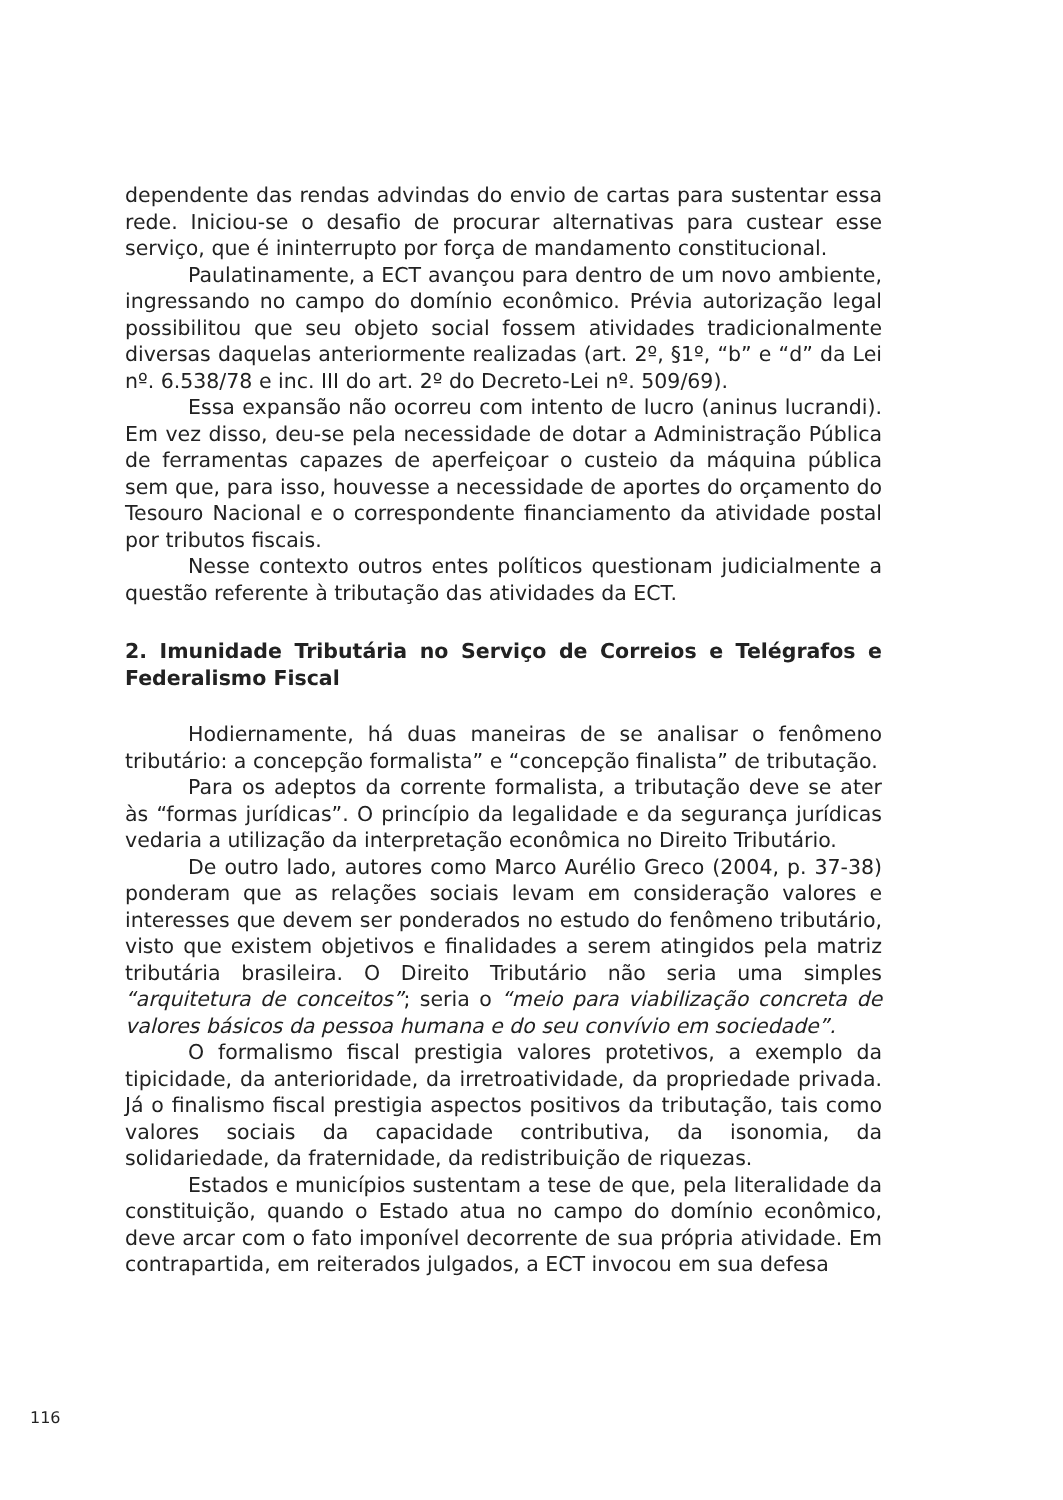dependente das rendas advindas do envio de cartas para sustentar essa rede. Iniciou-se o desafio de procurar alternativas para custear esse serviço, que é ininterrupto por força de mandamento constitucional.
Paulatinamente, a ECT avançou para dentro de um novo ambiente, ingressando no campo do domínio econômico. Prévia autorização legal possibilitou que seu objeto social fossem atividades tradicionalmente diversas daquelas anteriormente realizadas (art. 2º, §1º, “b” e “d” da Lei nº. 6.538/78 e inc. III do art. 2º do Decreto-Lei nº. 509/69).
Essa expansão não ocorreu com intento de lucro (aninus lucrandi). Em vez disso, deu-se pela necessidade de dotar a Administração Pública de ferramentas capazes de aperfeiçoar o custeio da máquina pública sem que, para isso, houvesse a necessidade de aportes do orçamento do Tesouro Nacional e o correspondente financiamento da atividade postal por tributos fiscais.
Nesse contexto outros entes políticos questionam judicialmente a questão referente à tributação das atividades da ECT.
2. Imunidade Tributária no Serviço de Correios e Telégrafos e Federalismo Fiscal
Hodiernamente, há duas maneiras de se analisar o fenômeno tributário: a concepção formalista” e “concepção finalista” de tributação.
Para os adeptos da corrente formalista, a tributação deve se ater às “formas jurídicas”. O princípio da legalidade e da segurança jurídicas vedaria a utilização da interpretação econômica no Direito Tributário.
De outro lado, autores como Marco Aurélio Greco (2004, p. 37-38) ponderam que as relações sociais levam em consideração valores e interesses que devem ser ponderados no estudo do fenômeno tributário, visto que existem objetivos e finalidades a serem atingidos pela matriz tributária brasileira. O Direito Tributário não seria uma simples “arquitetura de conceitos”; seria o “meio para viabilização concreta de valores básicos da pessoa humana e do seu convívio em sociedade”.
O formalismo fiscal prestigia valores protetivos, a exemplo da tipicidade, da anterioridade, da irretroatividade, da propriedade privada. Já o finalismo fiscal prestigia aspectos positivos da tributação, tais como valores sociais da capacidade contributiva, da isonomia, da solidariedade, da fraternidade, da redistribuição de riquezas.
Estados e municípios sustentam a tese de que, pela literalidade da constituição, quando o Estado atua no campo do domínio econômico, deve arcar com o fato imponível decorrente de sua própria atividade. Em contrapartida, em reiterados julgados, a ECT invocou em sua defesa
116